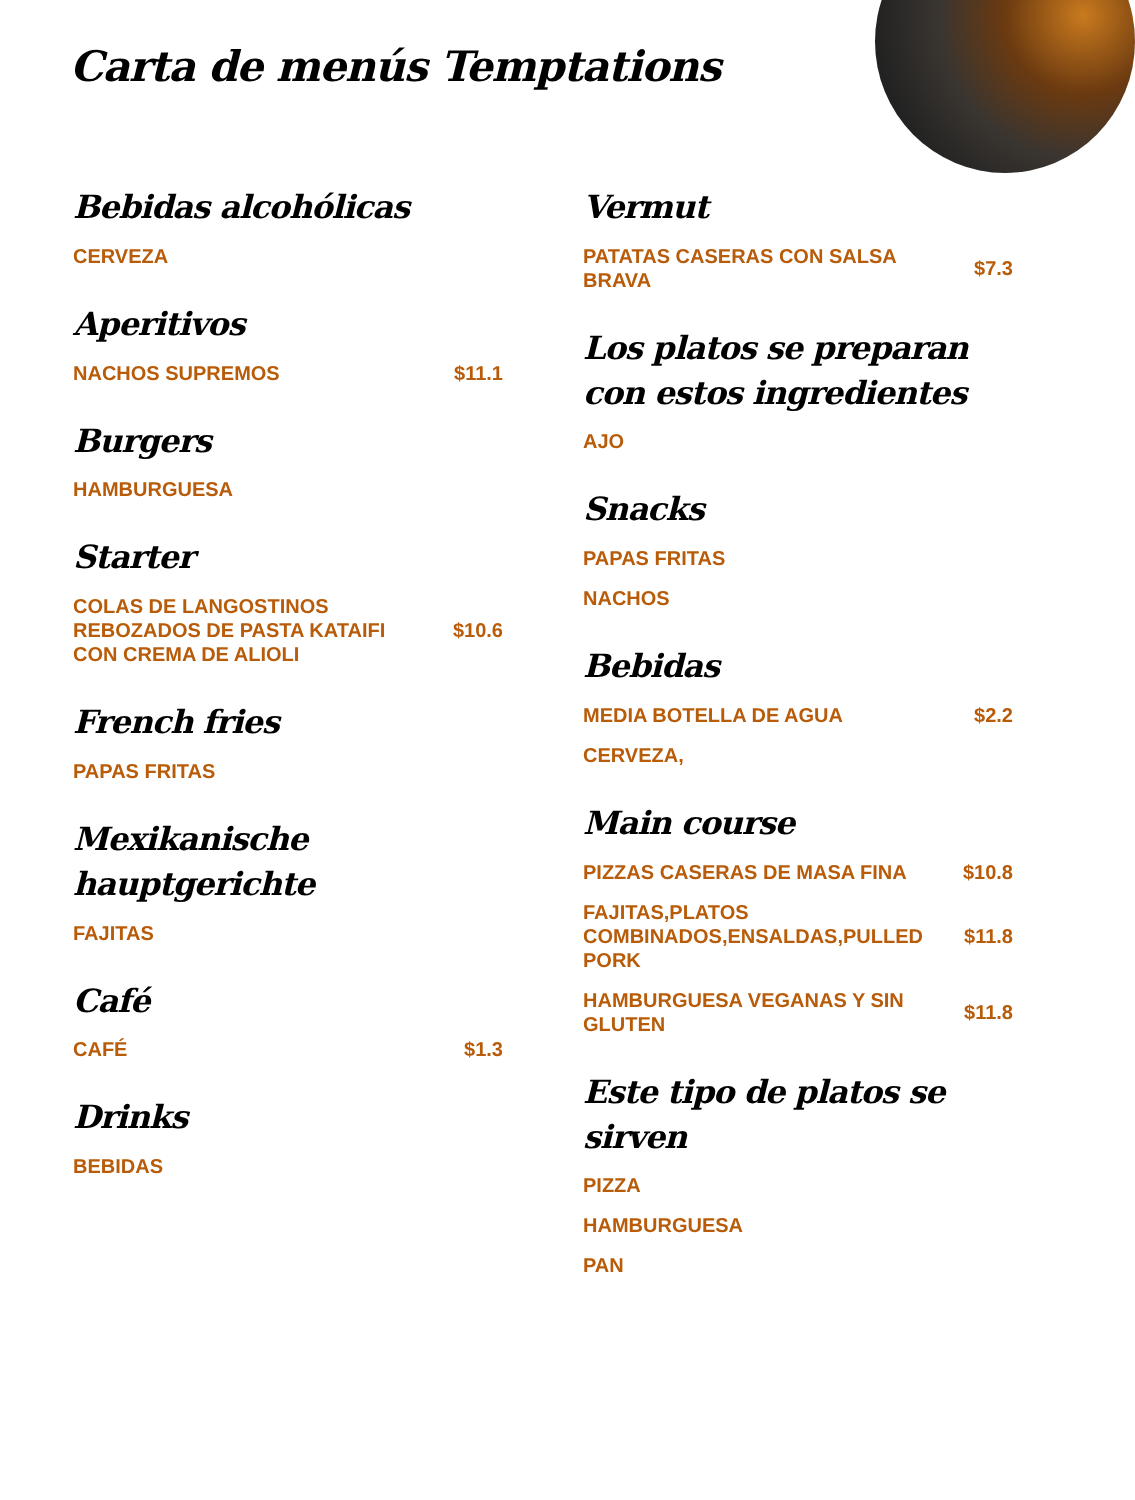Carta de menús Temptations
Bebidas alcohólicas
CERVEZA
Aperitivos
NACHOS SUPREMOS $11.1
Burgers
HAMBURGUESA
Starter
COLAS DE LANGOSTINOS REBOZADOS DE PASTA KATAIFI CON CREMA DE ALIOLI $10.6
French fries
PAPAS FRITAS
Mexikanische hauptgerichte
FAJITAS
Café
CAFÉ $1.3
Drinks
BEBIDAS
Vermut
PATATAS CASERAS CON SALSA BRAVA $7.3
Los platos se preparan con estos ingredientes
AJO
Snacks
PAPAS FRITAS
NACHOS
Bebidas
MEDIA BOTELLA DE AGUA $2.2
CERVEZA,
Main course
PIZZAS CASERAS DE MASA FINA $10.8
FAJITAS,PLATOS COMBINADOS,ENSALDAS,PULLED PORK $11.8
HAMBURGUESA VEGANAS Y SIN GLUTEN $11.8
Este tipo de platos se sirven
PIZZA
HAMBURGUESA
PAN